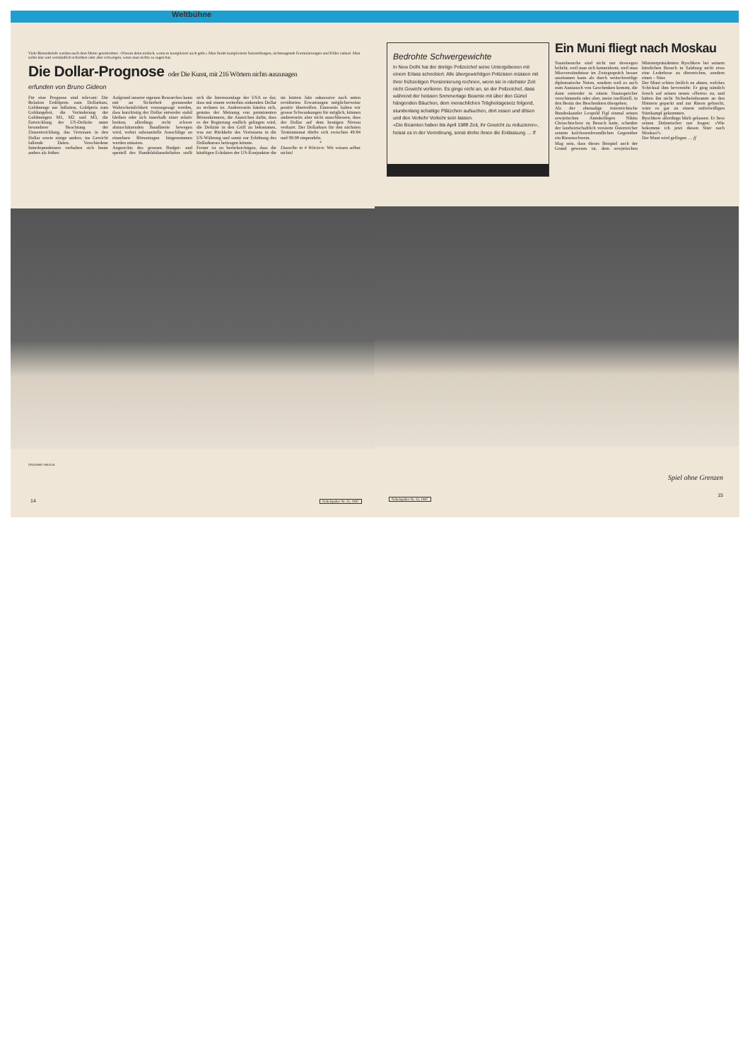Weltbühne
Viele Börsenbriefe werden nach dem Motto geschrieben: «Warum denn einfach, wenn es kompliziert auch geht.» Man findet komplizierte Satzstellungen, nichtssagende Formulierungen und Füller zuhauf. Man sollte klar und verständlich schreiben oder aber schweigen, wenn man nichts zu sagen hat.
Die Dollar-Prognose oder Die Kunst, mit 216 Wörtern nichts auszusagen
erfunden von Bruno Gideon
Für eine Prognose sind relevant: Die Relation Erdölpreis zum Dollarkurs, Geldmenge zur Inflation, Goldpreis zum Goldangebot, die Veränderung der Geldmengen M1, M2 und M3, die Entwicklung der US-Defizite unter besonderer Beachtung der Zinsentwicklung, das Vertrauen in den Dollar sowie einige andere, ins Gewicht fallende Daten. Verschiedene Interdependenzen verhalten sich heute anders als früher.
Aufgrund unserer eigenen Researches kann mit an Sicherheit grenzender Wahrscheinlichkeit vorausgesagt werden, dass kurzfristig der Dollar entweder stabil bleiben oder sich innerhalb einer relativ breiten, allerdings recht schwer abzuschätzenden Bandbreite bewegen wird, wobei substantielle Ausschläge an einzelnen Börsentagen hingenommen werden müssten.
Angesichts des grossen Budget- und speziell des Handelsbilanzdefizites stellt sich die Interessenlage der USA so dar, dass mit einem weiterhin sinkenden Dollar zu rechnen ist. Andererseits häufen sich, gemäss der Meinung von prominenten Börsenkennern, die Anzeichen dafür, dass es der Regierung endlich gelingen wird, die Defizite in den Griff zu bekommen, was zur Rückkehr des Vertrauens in die US-Währung und somit zur Erhöhung des Dollarkurses beitragen könnte.
Ferner ist zu berücksichtigen, dass die künftigen Eckdaten der US-Konjunktur die im letzten Jahr sukzessive nach unten revidierten Erwartungen möglicherweise positiv übertreffen. Einerseits halten wir grosse Schwankungen für möglich, können andererseits aber nicht ausschliessen, dass der Dollar auf dem heutigen Niveau verharrt. Der Dollarkurs für den nächsten Terminmonat dürfte sich zwischen 49.84 und 99.98 einpendeln.
*
Dasselbe in 4 Wörtern: Wir wissen selber nichts!
GRADIMIR SMUDJA
14 Nebelspalter Nr. 32, 1987
Bedrohte Schwergewichte
In New Delhi hat der dortige Polizeichef seine Untergebenen mit einem Erlass schockiert: Alle übergewichtigen Polizisten müssen mit ihrer frühzeitigen Pensionierung rechnen, wenn sie in nächster Zeit nicht Gewicht verlieren. Es ginge nicht an, so der Polizeichef, dass während der heissen Sommertage Beamte mit über den Gürtel hängenden Bäuchen, dem menschlichen Trägheitsgesetz folgend, stundenlang schattige Plätzchen aufsuchen, dort essen und dösen und den Verkehr Verkehr sein lassen.
«Die Beamten haben bis April 1988 Zeit, ihr Gewicht zu reduzieren», heisst es in der Verordnung, sonst drohe ihnen die Entlassung … ff
Ein Muni fliegt nach Moskau
Staatsbesuche sind nicht nur deswegen beliebt, weil man sich kennenlernt, weil man Missverständnisse im Zwiegespräch besser ausräumen kann als durch weitschweifige diplomatische Noten, sondern weil es auch zum Austausch von Geschenken kommt, die dann entweder in einem Staatsspeicher verschimmeln oder aber, meist inoffiziell, in den Besitz des Beschenkten übergehen.
Als der ehemalige österreichische Bundeskanzler Leopold Figl einmal seinen sowjetischen Amtskollegen Nikita Chruschtschow zu Besuch hatte, schenkte der landwirtschaftlich versierte Österreicher seinem kolchosenfreundlichen Gegenüber ein Riesenschwein.
Mag sein, dass dieses Beispiel auch der Grund gewesen ist, dem sowjetischen Ministerpräsidenten Ryschkow bei seinem kürzlichen Besuch in Salzburg nicht etwa eine Lederhose zu überreichen, sondern einen – Stier.
Der Muni schien freilich zu ahnen, welches Schicksal ihm bevorsteht: Er ging nämlich forsch auf seinen neuen «Herrn» zu, und hätten ihn nicht Sicherheitsbeamte an den Hörnern gepackt und zur Räson gebracht, wäre es gar zu einem unfreiwilligen Stierkampf gekommen.
Ryschkow allerdings blieb gelassen. Er liess seinen Dolmetscher nur fragen: «Wie bekomme ich jetzt diesen Stier nach Moskau?»
Der Muni wird geflogen … ff
Spiel ohne Grenzen
15
Nebelspalter Nr. 32, 1987